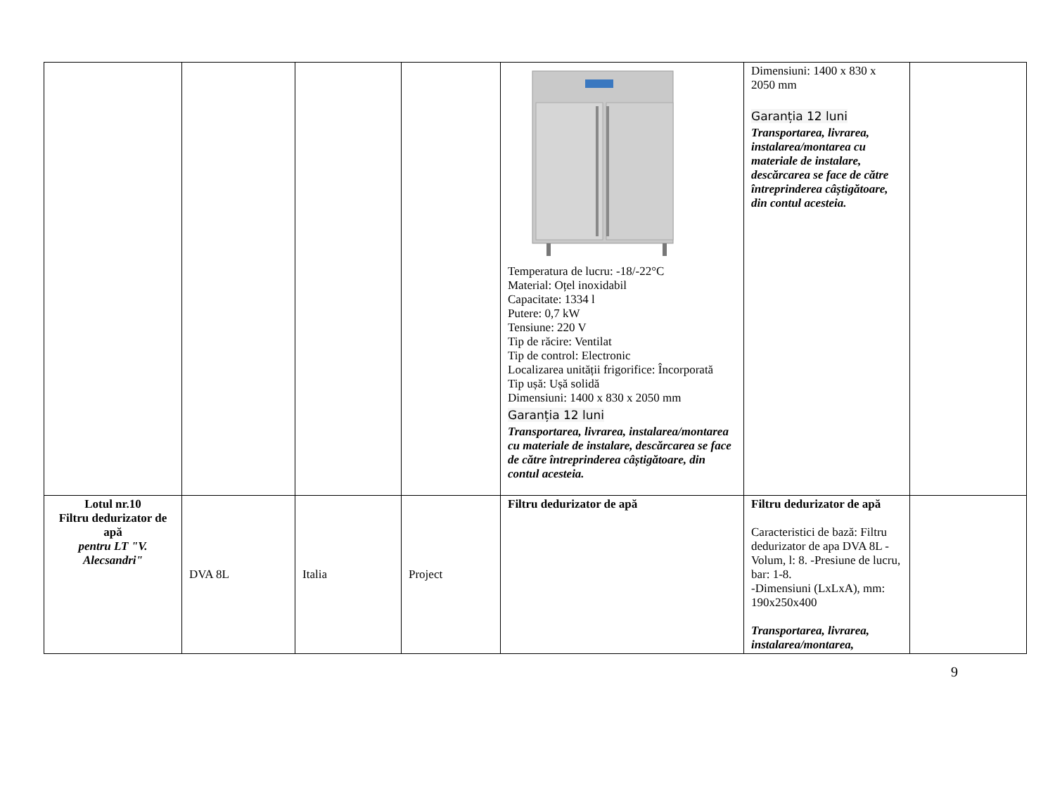| | | | | Temperatura de lucru: -18/-22°C Material: Oțel inoxidabil Capacitate: 1334 l Putere: 0,7 kW Tensiune: 220 V Tip de răcire: Ventilat Tip de control: Electronic Localizarea unității frigorifice: Încorporată Tip ușă: Ușă solidă Dimensiuni: 1400 x 830 x 2050 mm Garanția 12 luni Transportarea, livrarea, instalarea/montarea cu materiale de instalare, descărcarea se face de către întreprinderea câștigătoare, din contul acesteia. | Dimensiuni: 1400 x 830 x 2050 mm Garanția 12 luni Transportarea, livrarea, instalarea/montarea cu materiale de instalare, descărcarea se face de către întreprinderea câștigătoare, din contul acesteia. | |
| Lotul nr.10 Filtru dedurizator de apă pentru LT "V. Alecsandri" | DVA 8L | Italia | Project | Filtru dedurizator de apă | Filtru dedurizator de apă Caracteristici de bază: Filtru dedurizator de apa DVA 8L -Volum, l: 8. -Presiune de lucru, bar: 1-8. -Dimensiuni (LxLxA), mm: 190x250x400 Transportarea, livrarea, instalarea/montarea, | |
9